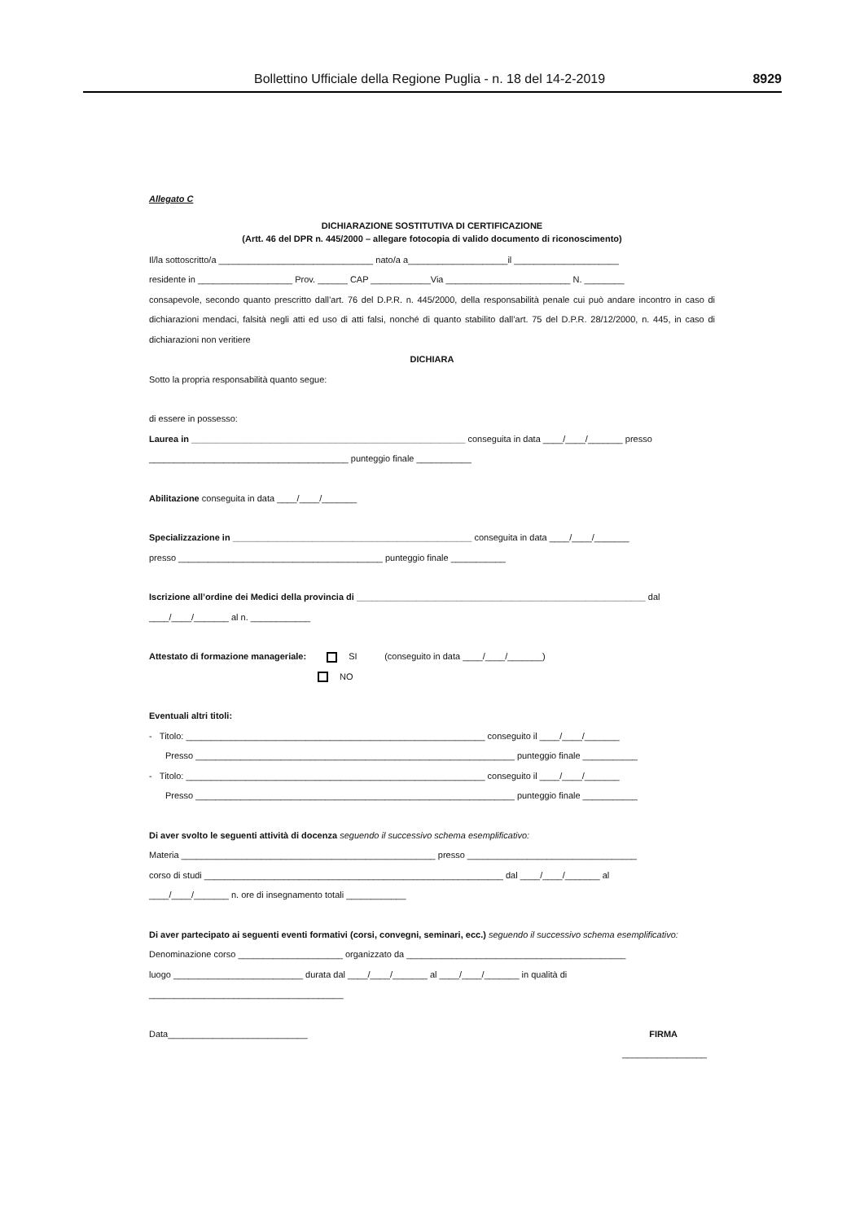Bollettino Ufficiale della Regione Puglia - n. 18 del 14-2-2019 8929
Allegato C
DICHIARAZIONE SOSTITUTIVA DI CERTIFICAZIONE
(Artt. 46 del DPR n. 445/2000 – allegare fotocopia di valido documento di riconoscimento)
Il/la sottoscritto/a _______________________________ nato/a a____________________il _____________________
residente in ___________________ Prov. ______ CAP ____________Via _________________________ N. ________
consapevole, secondo quanto prescritto dall’art. 76 del D.P.R. n. 445/2000, della responsabilità penale cui può andare incontro in caso di dichiarazioni mendaci, falsità negli atti ed uso di atti falsi, nonché di quanto stabilito dall’art. 75 del D.P.R. 28/12/2000, n. 445, in caso di dichiarazioni non veritiere
DICHIARA
Sotto la propria responsabilità quanto segue:
di essere in possesso:
Laurea in _______________________________________________________ conseguita in data ____/____/_______ presso
________________________________________ punteggio finale ___________
Abilitazione conseguita in data ____/____/_______
Specializzazione in ________________________________________________ conseguita in data ____/____/_______
presso _________________________________________ punteggio finale ___________
Iscrizione all’ordine dei Medici della provincia di __________________________________________________________ dal
____/____/_______ al n. ____________
Attestato di formazione manageriale: SI (conseguito in data ____/____/_______)
NO
Eventuali altri titoli:
- Titolo: ____________________________________________________________ conseguito il ____/____/_______
Presso ________________________________________________________________ punteggio finale ___________
- Titolo: ____________________________________________________________ conseguito il ____/____/_______
Presso ________________________________________________________________ punteggio finale ___________
Di aver svolto le seguenti attività di docenza seguendo il successivo schema esemplificativo:
Materia ___________________________________________________ presso __________________________________
corso di studi ____________________________________________________________ dal ____/____/_______ al
____/____/_______ n. ore di insegnamento totali ____________
Di aver partecipato ai seguenti eventi formativi (corsi, convegni, seminari, ecc.) seguendo il successivo schema esemplificativo:
Denominazione corso _____________________ organizzato da ____________________________________________
luogo __________________________ durata dal ____/____/_______ al ____/____/_______ in qualità di
_______________________________________
Data____________________________ FIRMA
_________________